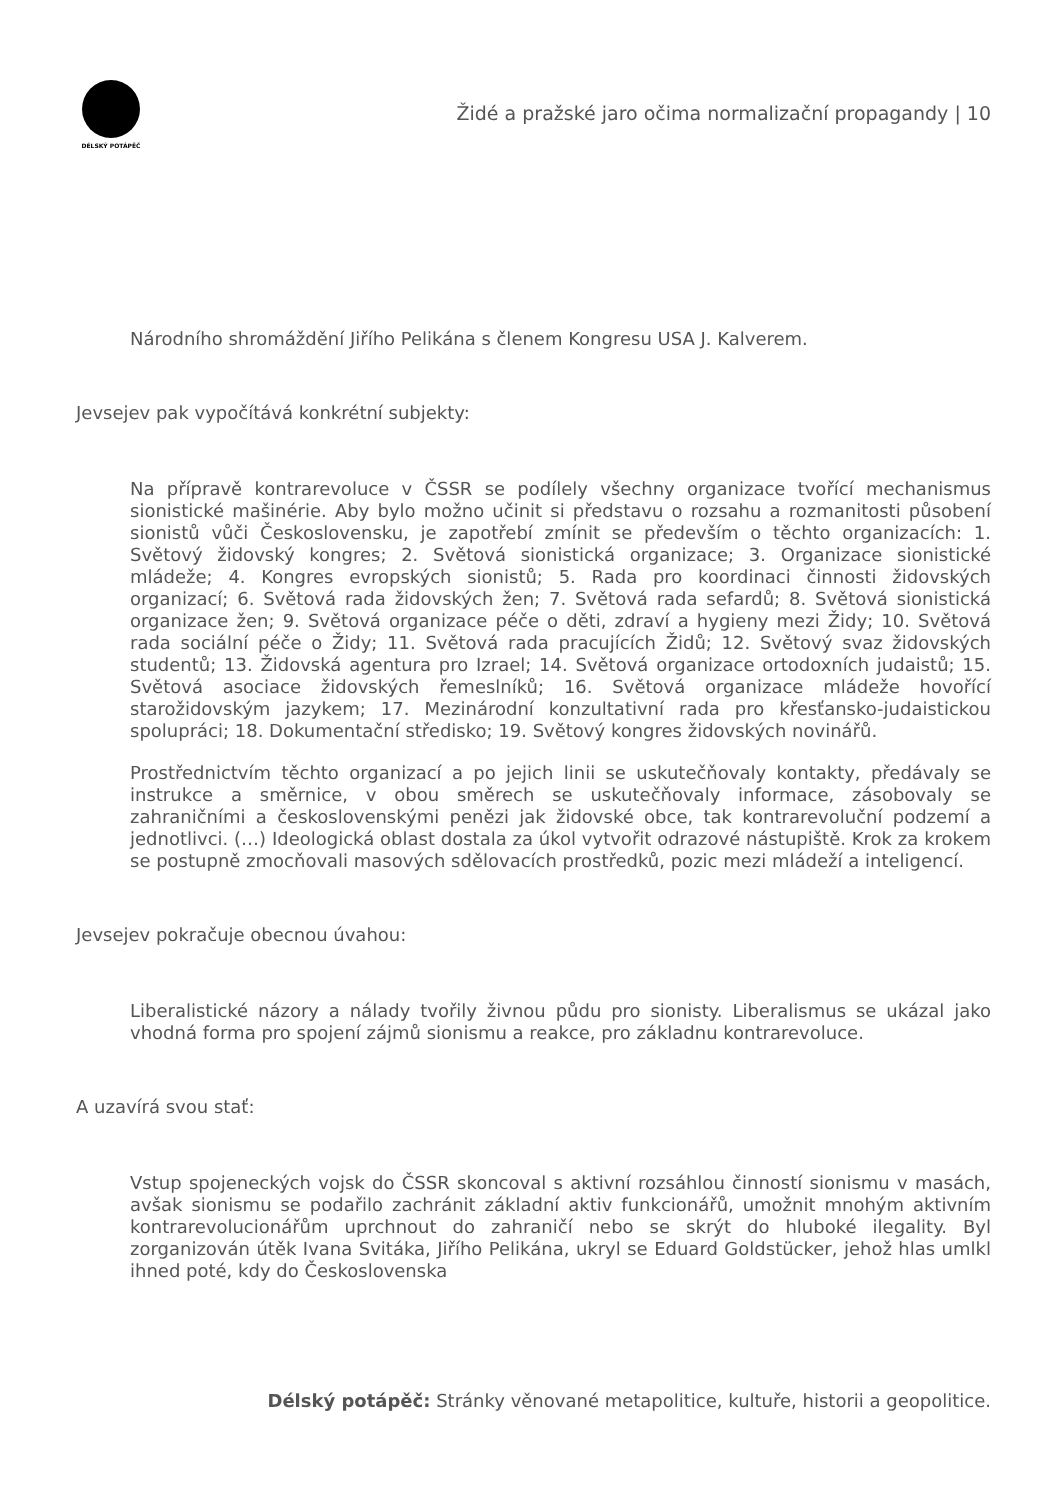DÉLSKÝ POTÁPĚČ
Židé a pražské jaro očima normalizační propagandy | 10
Národního shromáždění Jiřího Pelikána s členem Kongresu USA J. Kalverem.
Jevsejev pak vypočítává konkrétní subjekty:
Na přípravě kontrarevoluce v ČSSR se podílely všechny organizace tvořící mechanismus sionistické mašinérie. Aby bylo možno učinit si představu o rozsahu a rozmanitosti působení sionistů vůči Československu, je zapotřebí zmínit se především o těchto organizacích: 1. Světový židovský kongres; 2. Světová sionistická organizace; 3. Organizace sionistické mládeže; 4. Kongres evropských sionistů; 5. Rada pro koordinaci činnosti židovských organizací; 6. Světová rada židovských žen; 7. Světová rada sefardů; 8. Světová sionistická organizace žen; 9. Světová organizace péče o děti, zdraví a hygieny mezi Židy; 10. Světová rada sociální péče o Židy; 11. Světová rada pracujících Židů; 12. Světový svaz židovských studentů; 13. Židovská agentura pro Izrael; 14. Světová organizace ortodoxních judaistů; 15. Světová asociace židovských řemeslníků; 16. Světová organizace mládeže hovořící starožidovským jazykem; 17. Mezinárodní konzultativní rada pro křesťansko-judaistickou spolupráci; 18. Dokumentační středisko; 19. Světový kongres židovských novinářů.
Prostřednictvím těchto organizací a po jejich linii se uskutečňovaly kontakty, předávaly se instrukce a směrnice, v obou směrech se uskutečňovaly informace, zásobovaly se zahraničními a československými penězi jak židovské obce, tak kontrarevoluční podzemí a jednotlivci. (…) Ideologická oblast dostala za úkol vytvořit odrazové nástupiště. Krok za krokem se postupně zmocňovali masových sdělovacích prostředků, pozic mezi mládeží a inteligencí.
Jevsejev pokračuje obecnou úvahou:
Liberalistické názory a nálady tvořily živnou půdu pro sionisty. Liberalismus se ukázal jako vhodná forma pro spojení zájmů sionismu a reakce, pro základnu kontrarevoluce.
A uzavírá svou stať:
Vstup spojeneckých vojsk do ČSSR skoncoval s aktivní rozsáhlou činností sionismu v masách, avšak sionismu se podařilo zachránit základní aktiv funkcionářů, umožnit mnohým aktivním kontrarevolucionářům uprchnout do zahraničí nebo se skrýt do hluboké ilegality. Byl zorganizován útěk Ivana Svitáka, Jiřího Pelikána, ukryl se Eduard Goldstücker, jehož hlas umlkl ihned poté, kdy do Československa
Délský potápěč: Stránky věnované metapolitice, kultuře, historii a geopolitice.